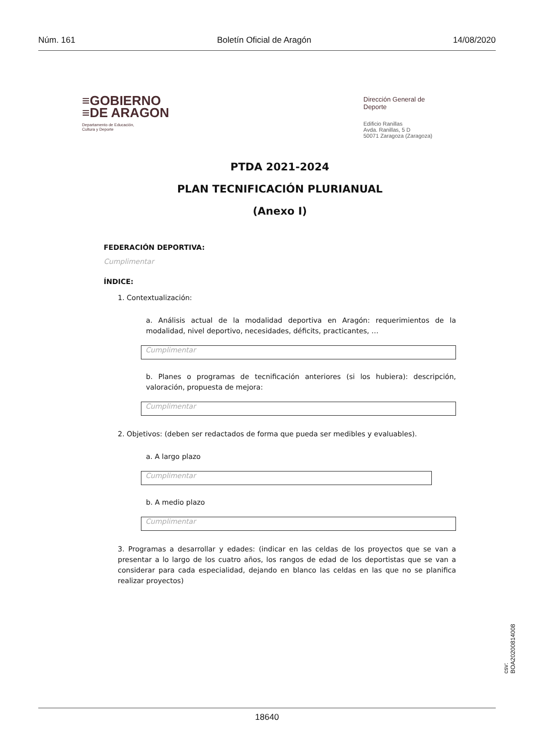Núm. 161 Boletín Oficial de Aragón 14/08/2020
≡GOBIERNO
≡DE ARAGON
Departamento de Educación,
Cultura y Deporte
Dirección General de
Deporte
Edificio Ranillas
Avda. Ranillas, 5 D
50071 Zaragoza (Zaragoza)
PTDA 2021-2024
PLAN TECNIFICACIÓN PLURIANUAL
(Anexo I)
FEDERACIÓN DEPORTIVA:
Cumplimentar
ÍNDICE:
1. Contextualización:
a. Análisis actual de la modalidad deportiva en Aragón: requerimientos de la modalidad, nivel deportivo, necesidades, déficits, practicantes, …
Cumplimentar
b. Planes o programas de tecnificación anteriores (si los hubiera): descripción, valoración, propuesta de mejora:
Cumplimentar
2. Objetivos: (deben ser redactados de forma que pueda ser medibles y evaluables).
a. A largo plazo
Cumplimentar
b. A medio plazo
Cumplimentar
3. Programas a desarrollar y edades: (indicar en las celdas de los proyectos que se van a presentar a lo largo de los cuatro años, los rangos de edad de los deportistas que se van a considerar para cada especialidad, dejando en blanco las celdas en las que no se planifica realizar proyectos)
csv: BOA20200814008
18640